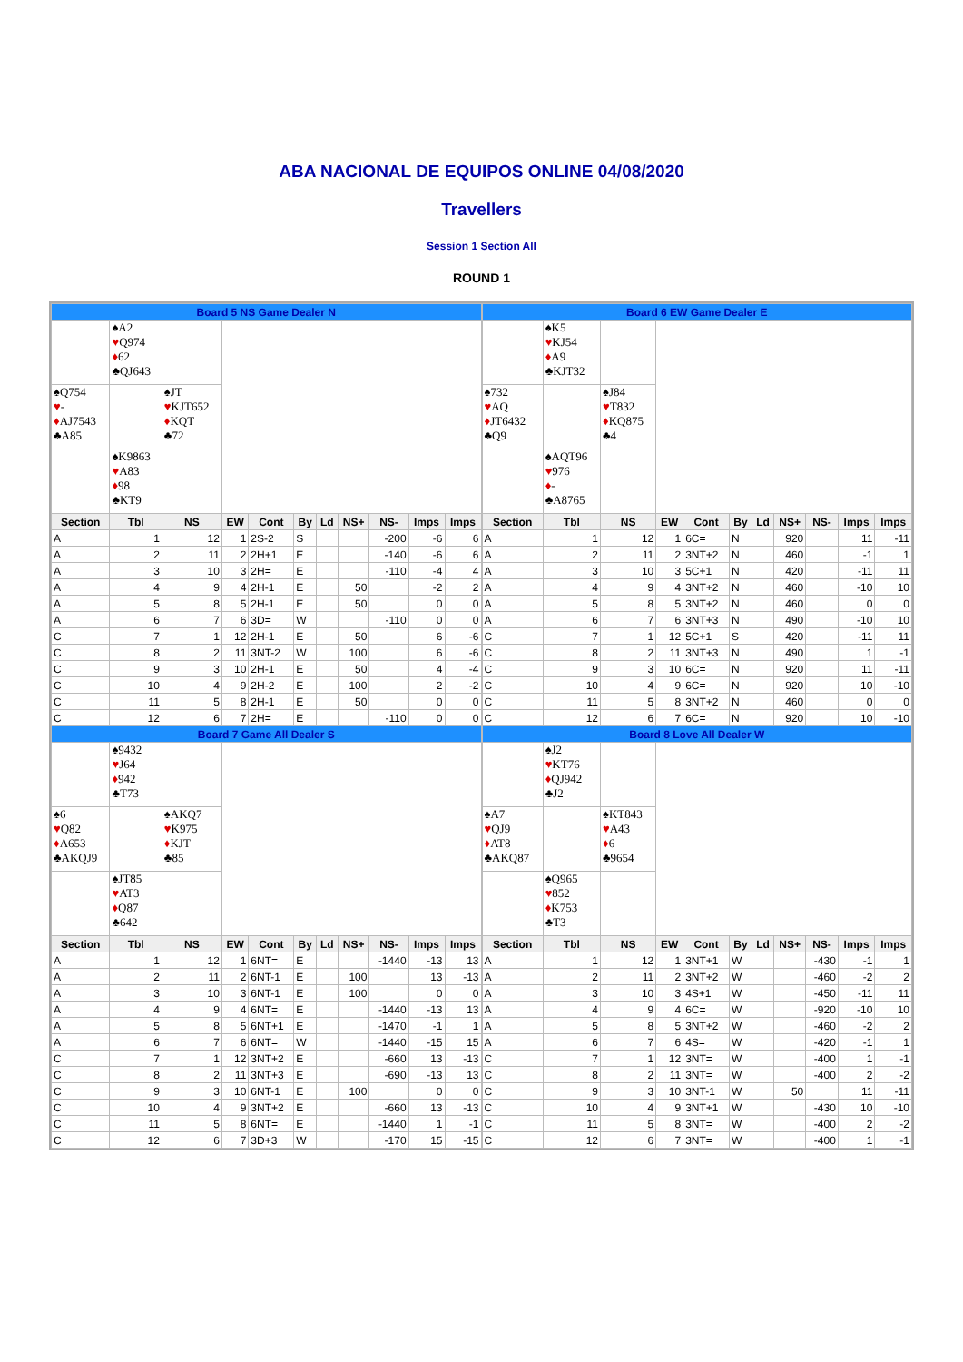ABA NACIONAL DE EQUIPOS ONLINE 04/08/2020
Travellers
Session 1 Section All
ROUND 1
| Board 5 NS Game Dealer N | | | | | | | | | | |
| | ♠A2 ♥ Q974 ♦ 62 ♣QJ643 | | | | | | | | | |
| ♠Q754 ♥ - ♦ AJ7543 ♣A85 | | ♠JT ♥ KJT652 ♦ KQT ♣72 | | | | | | | | |
| | ♠K9863 ♥ A83 ♦ 98 ♣KT9 | | | | | | | | | |
| Section | Tbl | NS | EW | Cont | By | Ld | NS+ | NS- | Imps | Imps |
| A | 1 | 12 | 1 | 2S-2 | S | | | -200 | -6 | 6 |
| A | 2 | 11 | 2 | 2H+1 | E | | | -140 | -6 | 6 |
| A | 3 | 10 | 3 | 2H= | E | | | -110 | -4 | 4 |
| A | 4 | 9 | 4 | 2H-1 | E | | 50 | | -2 | 2 |
| A | 5 | 8 | 5 | 2H-1 | E | | 50 | | 0 | 0 |
| A | 6 | 7 | 6 | 3D= | W | | | -110 | 0 | 0 |
| C | 7 | 1 | 12 | 2H-1 | E | | 50 | | 6 | -6 |
| C | 8 | 2 | 11 | 3NT-2 | W | | 100 | | 6 | -6 |
| C | 9 | 3 | 10 | 2H-1 | E | | 50 | | 4 | -4 |
| C | 10 | 4 | 9 | 2H-2 | E | | 100 | | 2 | -2 |
| C | 11 | 5 | 8 | 2H-1 | E | | 50 | | 0 | 0 |
| C | 12 | 6 | 7 | 2H= | E | | | -110 | 0 | 0 |
| Board 7 Game All Dealer S | | | | | | | | | | |
| | ♠9432 ♥ J64 ♦ 942 ♣T73 | | | | | | | | | |
| ♠6 ♥ Q82 ♦ A653 ♣AKQJ9 | | ♠AKQ7 ♥ K975 ♦ KJT ♣85 | | | | | | | | |
| | ♠JT85 ♥ AT3 ♦ Q87 ♣642 | | | | | | | | | |
| Section | Tbl | NS | EW | Cont | By | Ld | NS+ | NS- | Imps | Imps |
| A | 1 | 12 | 1 | 6NT= | E | | | -1440 | -13 | 13 |
| A | 2 | 11 | 2 | 6NT-1 | E | | 100 | | 13 | -13 |
| A | 3 | 10 | 3 | 6NT-1 | E | | 100 | | 0 | 0 |
| A | 4 | 9 | 4 | 6NT= | E | | | -1440 | -13 | 13 |
| A | 5 | 8 | 5 | 6NT+1 | E | | | -1470 | -1 | 1 |
| A | 6 | 7 | 6 | 6NT= | W | | | -1440 | -15 | 15 |
| C | 7 | 1 | 12 | 3NT+2 | E | | | -660 | 13 | -13 |
| C | 8 | 2 | 11 | 3NT+3 | E | | | -690 | -13 | 13 |
| C | 9 | 3 | 10 | 6NT-1 | E | | 100 | | 0 | 0 |
| C | 10 | 4 | 9 | 3NT+2 | E | | | -660 | 13 | -13 |
| C | 11 | 5 | 8 | 6NT= | E | | | -1440 | 1 | -1 |
| C | 12 | 6 | 7 | 3D+3 | W | | | -170 | 15 | -15 |
| Board 6 EW Game Dealer E | | | | | | | | | | |
| | ♠K5 ♥ KJ54 ♦ A9 ♣KJT32 | | | | | | | | | |
| ♠732 ♥ AQ ♦ JT6432 ♣Q9 | | ♠J84 ♥ T832 ♦ KQ875 ♣4 | | | | | | | | |
| | ♠AQT96 ♥ 976 ♦ - ♣A8765 | | | | | | | | | |
| Section | Tbl | NS | EW | Cont | By | Ld | NS+ | NS- | Imps | Imps |
| A | 1 | 12 | 1 | 6C= | N | | 920 | | 11 | -11 |
| A | 2 | 11 | 2 | 3NT+2 | N | | 460 | | -1 | 1 |
| A | 3 | 10 | 3 | 5C+1 | N | | 420 | | -11 | 11 |
| A | 4 | 9 | 4 | 3NT+2 | N | | 460 | | -10 | 10 |
| A | 5 | 8 | 5 | 3NT+2 | N | | 460 | | 0 | 0 |
| A | 6 | 7 | 6 | 3NT+3 | N | | 490 | | -10 | 10 |
| C | 7 | 1 | 12 | 5C+1 | S | | 420 | | -11 | 11 |
| C | 8 | 2 | 11 | 3NT+3 | N | | 490 | | 1 | -1 |
| C | 9 | 3 | 10 | 6C= | N | | 920 | | 11 | -11 |
| C | 10 | 4 | 9 | 6C= | N | | 920 | | 10 | -10 |
| C | 11 | 5 | 8 | 3NT+2 | N | | 460 | | 0 | 0 |
| C | 12 | 6 | 7 | 6C= | N | | 920 | | 10 | -10 |
| Board 8 Love All Dealer W | | | | | | | | | | |
| | ♠J2 ♥ KT76 ♦ QJ942 ♣J2 | | | | | | | | | |
| ♠A7 ♥ QJ9 ♦ AT8 ♣AKQ87 | | ♠KT843 ♥ A43 ♦ 6 ♣9654 | | | | | | | | |
| | ♠Q965 ♥ 852 ♦ K753 ♣T3 | | | | | | | | | |
| Section | Tbl | NS | EW | Cont | By | Ld | NS+ | NS- | Imps | Imps |
| A | 1 | 12 | 1 | 3NT+1 | W | | | -430 | -1 | 1 |
| A | 2 | 11 | 2 | 3NT+2 | W | | | -460 | -2 | 2 |
| A | 3 | 10 | 3 | 4S+1 | W | | | -450 | -11 | 11 |
| A | 4 | 9 | 4 | 6C= | W | | | -920 | -10 | 10 |
| A | 5 | 8 | 5 | 3NT+2 | W | | | -460 | -2 | 2 |
| A | 6 | 7 | 6 | 4S= | W | | | -420 | -1 | 1 |
| C | 7 | 1 | 12 | 3NT= | W | | | -400 | 1 | -1 |
| C | 8 | 2 | 11 | 3NT= | W | | | -400 | 2 | -2 |
| C | 9 | 3 | 10 | 3NT-1 | W | | 50 | | 11 | -11 |
| C | 10 | 4 | 9 | 3NT+1 | W | | | -430 | 10 | -10 |
| C | 11 | 5 | 8 | 3NT= | W | | | -400 | 2 | -2 |
| C | 12 | 6 | 7 | 3NT= | W | | | -400 | 1 | -1 |